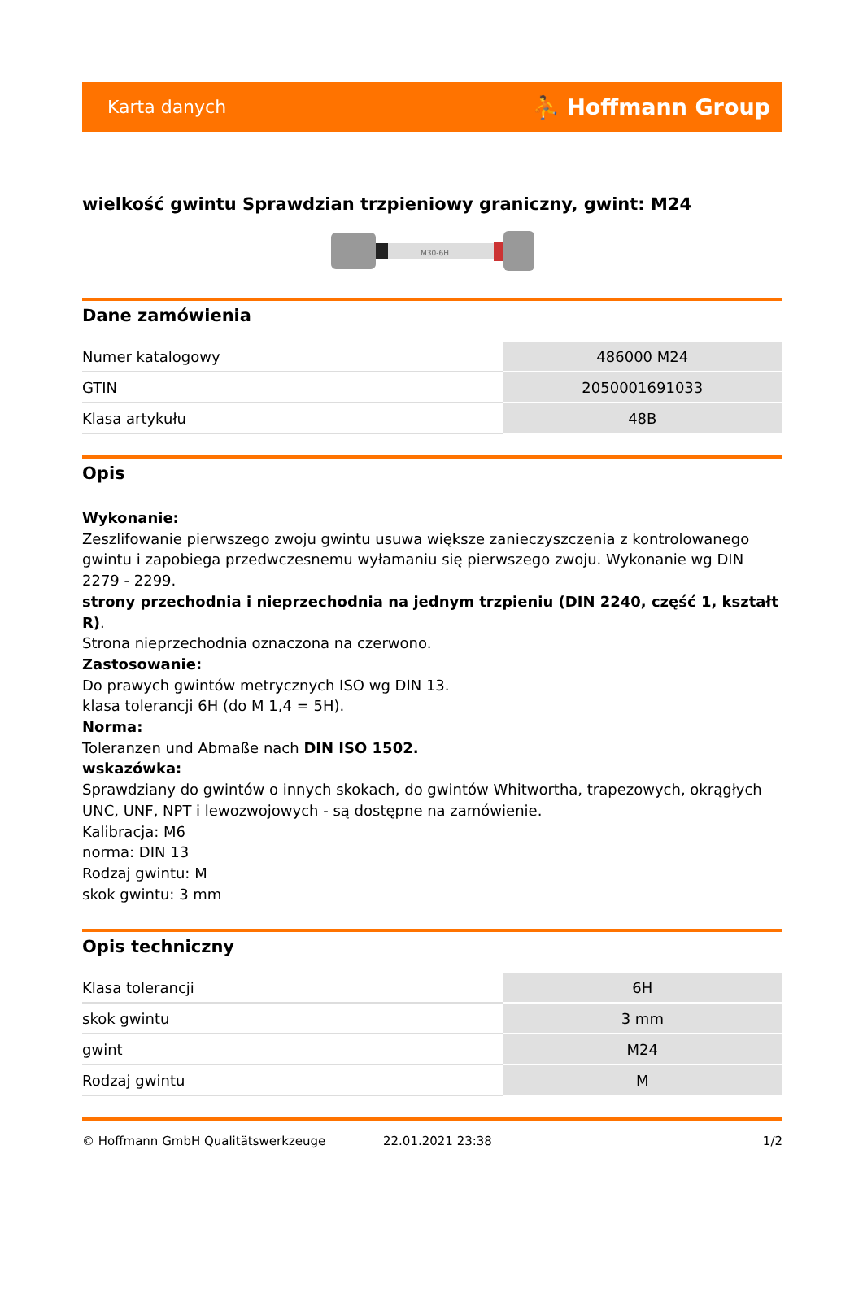Karta danych ⛹ Hoffmann Group
wielkość gwintu Sprawdzian trzpieniowy graniczny, gwint: M24
M30-6H
Dane zamówienia
| Numer katalogowy | 486000 M24 |
| GTIN | 2050001691033 |
| Klasa artykułu | 48B |
Opis
Wykonanie:
Zeszlifowanie pierwszego zwoju gwintu usuwa większe zanieczyszczenia z kontrolowanego gwintu i zapobiega przedwczesnemu wyłamaniu się pierwszego zwoju. Wykonanie wg DIN 2279 - 2299.
strony przechodnia i nieprzechodnia na jednym trzpieniu (DIN 2240, część 1, kształt R).
Strona nieprzechodnia oznaczona na czerwono.
Zastosowanie:
Do prawych gwintów metrycznych ISO wg DIN 13.
klasa tolerancji 6H (do M 1,4 = 5H).
Norma:
Toleranzen und Abmaße nach DIN ISO 1502.
wskazówka:
Sprawdziany do gwintów o innych skokach, do gwintów Whitwortha, trapezowych, okrągłych UNC, UNF, NPT i lewozwojowych - są dostępne na zamówienie.
Kalibracja: M6
norma: DIN 13
Rodzaj gwintu: M
skok gwintu: 3 mm
Opis techniczny
| Klasa tolerancji | 6H |
| skok gwintu | 3 mm |
| gwint | M24 |
| Rodzaj gwintu | M |
© Hoffmann GmbH Qualitätswerkzeuge 22.01.2021 23:38 1/2